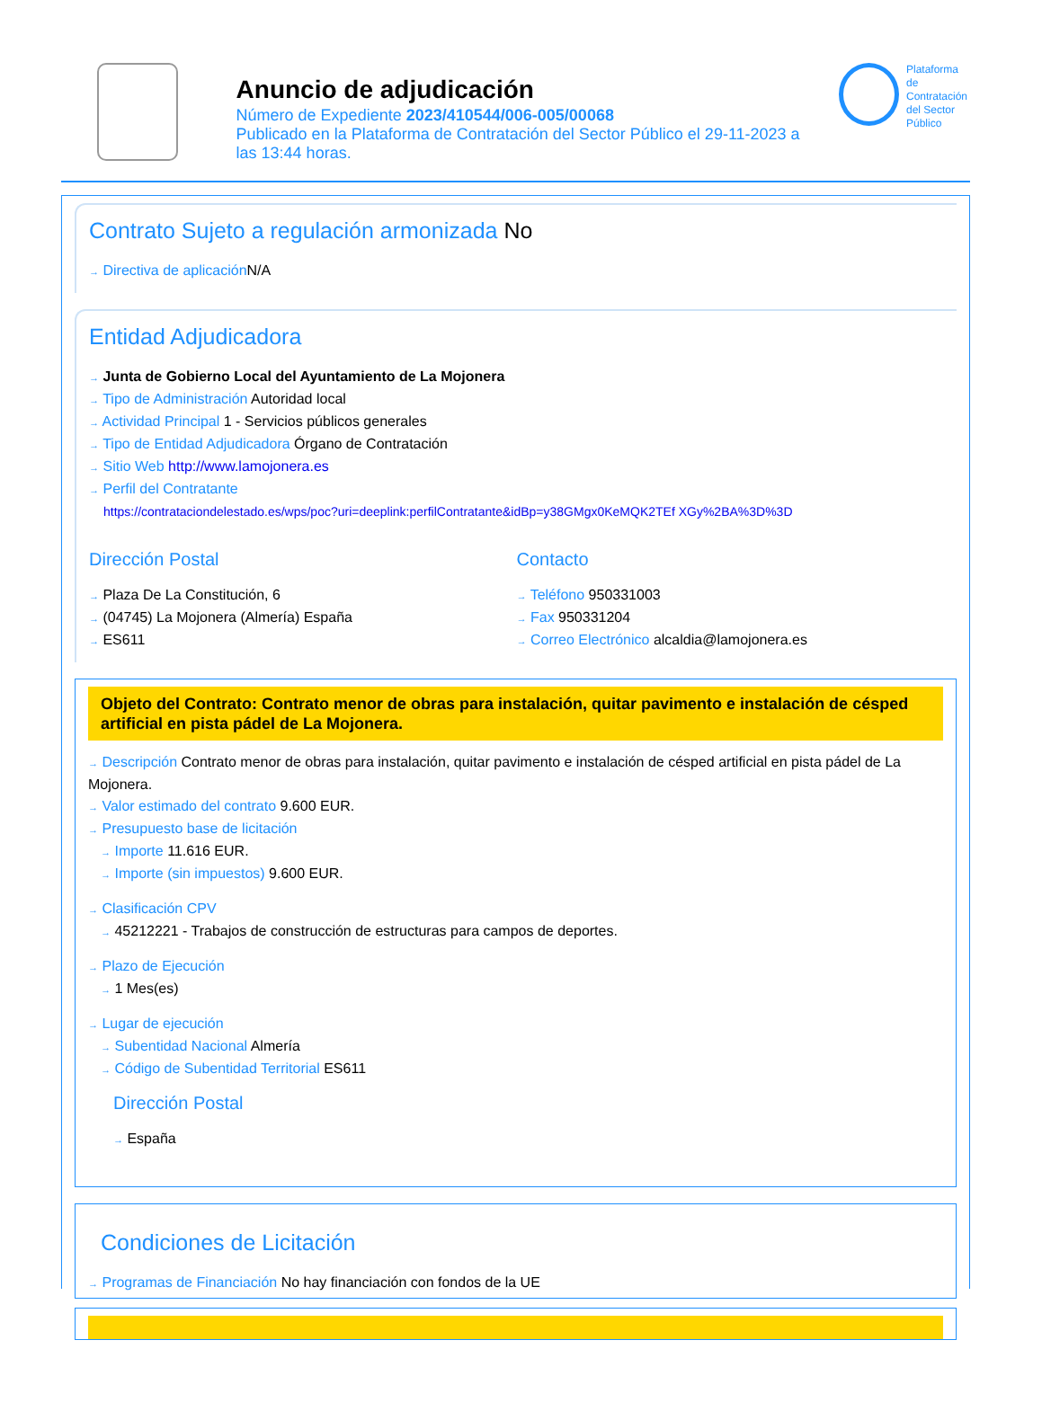Anuncio de adjudicación
Número de Expediente 2023/410544/006-005/00068
Publicado en la Plataforma de Contratación del Sector Público el 29-11-2023 a las 13:44 horas.
Plataforma de
Contratación
del Sector
Público
Contrato Sujeto a regulación armonizada No
→ Directiva de aplicación N/A
Entidad Adjudicadora
→ Junta de Gobierno Local del Ayuntamiento de La Mojonera
→ Tipo de Administración Autoridad local
→ Actividad Principal 1 - Servicios públicos generales
→ Tipo de Entidad Adjudicadora Órgano de Contratación
→ Sitio Web http://www.lamojonera.es
→ Perfil del Contratante
https://contrataciondelestado.es/wps/poc?uri=deeplink:perfilContratante&idBp=y38GMgx0KeMQK2TEf XGy%2BA%3D%3D
Dirección Postal
→ Plaza De La Constitución, 6
→ (04745) La Mojonera (Almería) España
→ ES611
Contacto
→ Teléfono 950331003
→ Fax 950331204
→ Correo Electrónico alcaldia@lamojonera.es
Objeto del Contrato: Contrato menor de obras para instalación, quitar pavimento e instalación de césped artificial en pista pádel de La Mojonera.
→ Descripción Contrato menor de obras para instalación, quitar pavimento e instalación de césped artificial en pista pádel de La Mojonera.
→ Valor estimado del contrato 9.600 EUR.
→ Presupuesto base de licitación
→ Importe 11.616 EUR.
→ Importe (sin impuestos) 9.600 EUR.
→ Clasificación CPV
→ 45212221 - Trabajos de construcción de estructuras para campos de deportes.
→ Plazo de Ejecución
→ 1 Mes(es)
→ Lugar de ejecución
→ Subentidad Nacional Almería
→ Código de Subentidad Territorial ES611
Dirección Postal
→ España
Condiciones de Licitación
→ Programas de Financiación No hay financiación con fondos de la UE